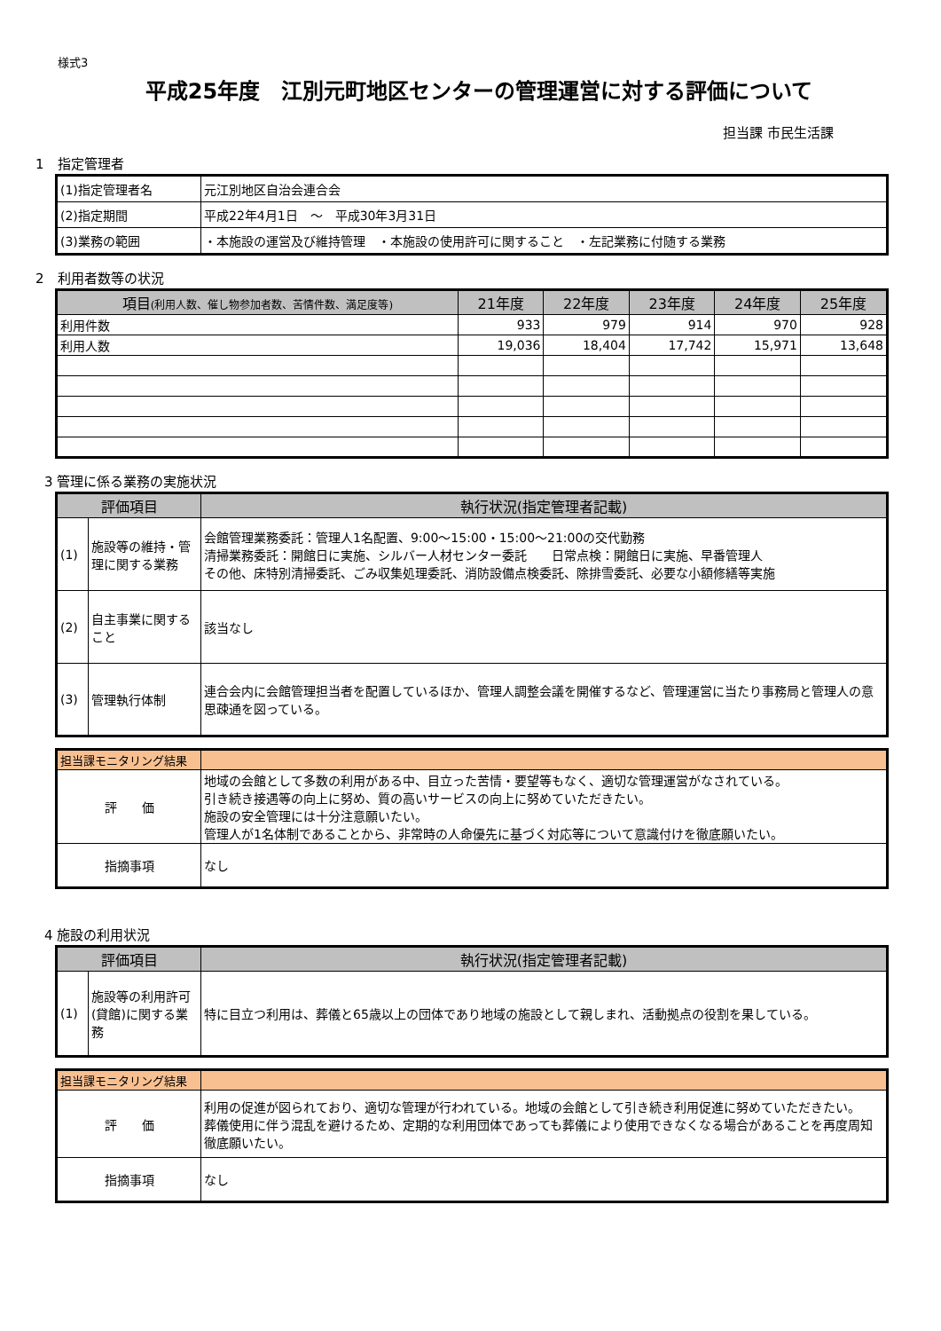様式3
平成25年度　江別元町地区センターの管理運営に対する評価について
担当課 市民生活課
1　指定管理者
| (1)指定管理者名 | 元江別地区自治会連合会 |
| (2)指定期間 | 平成22年4月1日 ～ 平成30年3月31日 |
| (3)業務の範囲 | ・本施設の運営及び維持管理 ・本施設の使用許可に関すること ・左記業務に付随する業務 |
2　利用者数等の状況
| 項目 (利用人数、催し物参加者数、苦情件数、満足度等) | 21年度 | 22年度 | 23年度 | 24年度 | 25年度 |
| --- | --- | --- | --- | --- | --- |
| 利用件数 | 933 | 979 | 914 | 970 | 928 |
| 利用人数 | 19,036 | 18,404 | 17,742 | 15,971 | 13,648 |
3 管理に係る業務の実施状況
| 評価項目 | | 執行状況(指定管理者記載) |
| --- | --- | --- |
| (1) | 施設等の維持・管理に関する業務 | 会館管理業務委託：管理人1名配置、9:00～15:00・15:00～21:00の交代勤務 清掃業務委託：開館日に実施、シルバー人材センター委託 日常点検：開館日に実施、早番管理人 その他、床特別清掃委託、ごみ収集処理委託、消防設備点検委託、除排雪委託、必要な小額修繕等実施 |
| (2) | 自主事業に関すること | 該当なし |
| (3) | 管理執行体制 | 連合会内に会館管理担当者を配置しているほか、管理人調整会議を開催するなど、管理運営に当たり事務局と管理人の意思疎通を図っている。 |
| 担当課モニタリング結果 | |
| 評 価 | 地域の会館として多数の利用がある中、目立った苦情・要望等もなく、適切な管理運営がなされている。 引き続き接遇等の向上に努め、質の高いサービスの向上に努めていただきたい。 施設の安全管理には十分注意願いたい。 管理人が1名体制であることから、非常時の人命優先に基づく対応等について意識付けを徹底願いたい。 |
| 指摘事項 | なし |
4 施設の利用状況
| 評価項目 | | 執行状況(指定管理者記載) |
| --- | --- | --- |
| (1) | 施設等の利用許可(貸館)に関する業務 | 特に目立つ利用は、葬儀と65歳以上の団体であり地域の施設として親しまれ、活動拠点の役割を果している。 |
| 担当課モニタリング結果 | |
| 評 価 | 利用の促進が図られており、適切な管理が行われている。地域の会館として引き続き利用促進に努めていただきたい。 葬儀使用に伴う混乱を避けるため、定期的な利用団体であっても葬儀により使用できなくなる場合があることを再度周知徹底願いたい。 |
| 指摘事項 | なし |